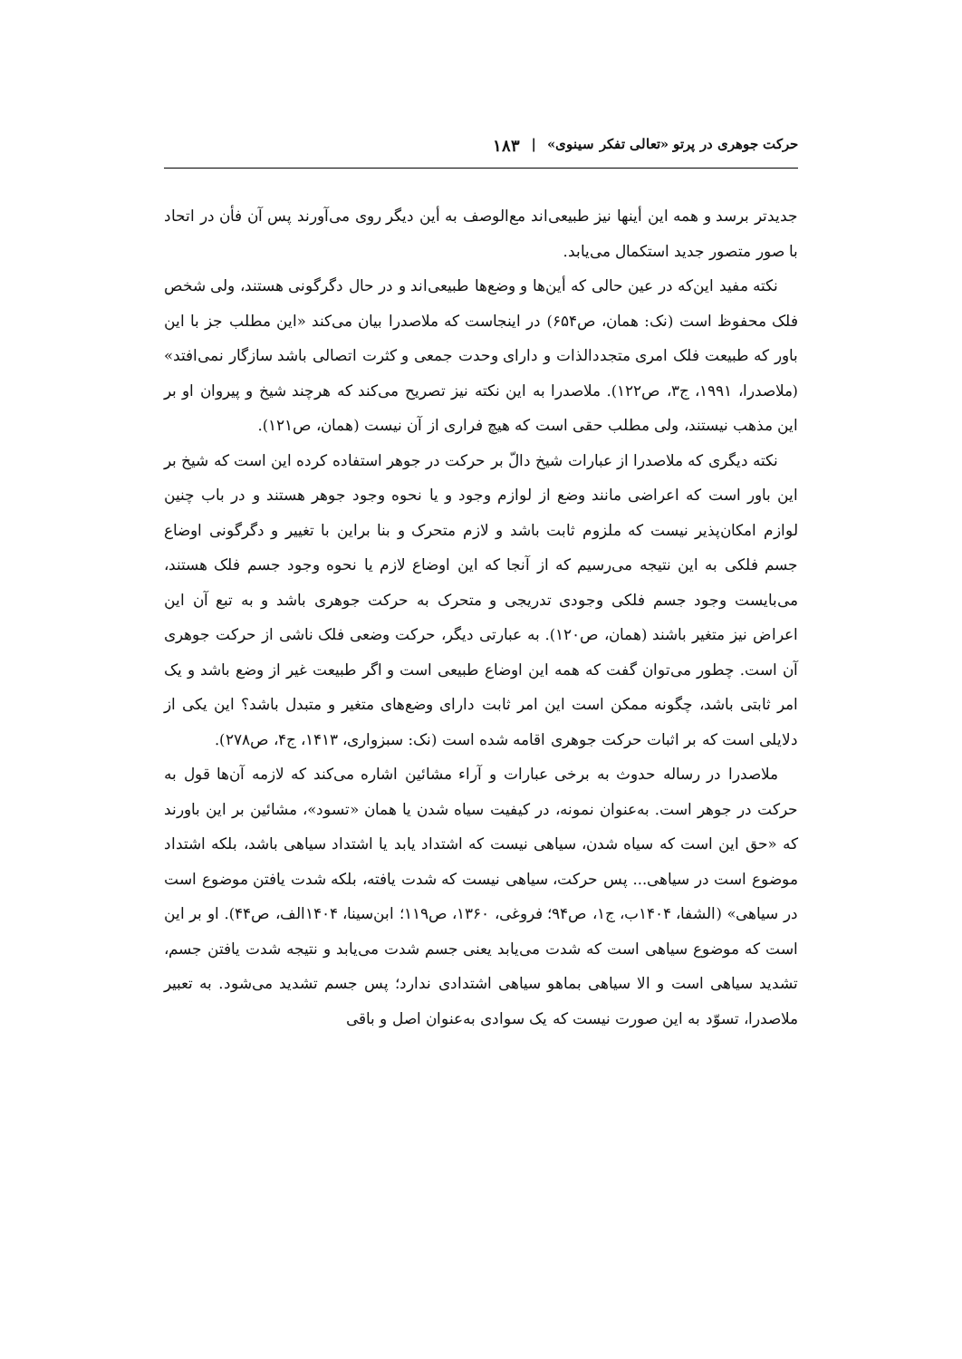حرکت جوهری در پرتو «تعالی تفکر سینوی» | ۱۸۳
جدیدتر برسد و همه این أینها نیز طبیعی‌اند مع‌الوصف به أین دیگر روی می‌آورند پس آن فأن در اتحاد با صور متصور جدید استکمال می‌یابد.
نکته مفید این‌که در عین حالی که أین‌ها و وضع‌ها طبیعی‌اند و در حال دگرگونی هستند، ولی شخص فلک محفوظ است (نک: همان، ص۶۵۴) در اینجاست که ملاصدرا بیان می‌کند «این مطلب جز با این باور که طبیعت فلک امری متجددالذات و دارای وحدت جمعی و کثرت اتصالی باشد سازگار نمی‌افتد» (ملاصدرا، ۱۹۹۱، ج۳، ص۱۲۲). ملاصدرا به این نکته نیز تصریح می‌کند که هرچند شیخ و پیروان او بر این مذهب نیستند، ولی مطلب حقی است که هیچ فراری از آن نیست (همان، ص۱۲۱).
نکته دیگری که ملاصدرا از عبارات شیخ دالّ بر حرکت در جوهر استفاده کرده این است که شیخ بر این باور است که اعراضی مانند وضع از لوازم وجود و یا نحوه وجود جوهر هستند و در باب چنین لوازم امکان‌پذیر نیست که ملزوم ثابت باشد و لازم متحرک و بنا براین با تغییر و دگرگونی اوضاع جسم فلکی به این نتیجه می‌رسیم که از آنجا که این اوضاع لازم یا نحوه وجود جسم فلک هستند، می‌بایست وجود جسم فلکی وجودی تدریجی و متحرک به حرکت جوهری باشد و به تبع آن این اعراض نیز متغیر باشند (همان، ص۱۲۰). به عبارتی دیگر، حرکت وضعی فلک ناشی از حرکت جوهری آن است. چطور می‌توان گفت که همه این اوضاع طبیعی است و اگر طبیعت غیر از وضع باشد و یک امر ثابتی باشد، چگونه ممکن است این امر ثابت دارای وضع‌های متغیر و متبدل باشد؟ این یکی از دلایلی است که بر اثبات حرکت جوهری اقامه شده است (نک: سبزواری، ۱۴۱۳، ج۴، ص۲۷۸).
ملاصدرا در رساله حدوث به برخی عبارات و آراء مشائین اشاره می‌کند که لازمه آن‌ها قول به حرکت در جوهر است. به‌عنوان نمونه، در کیفیت سیاه شدن یا همان «تسود»، مشائین بر این باورند که «حق این است که سیاه شدن، سیاهی نیست که اشتداد یابد یا اشتداد سیاهی باشد، بلکه اشتداد موضوع است در سیاهی... پس حرکت، سیاهی نیست که شدت یافته، بلکه شدت یافتن موضوع است در سیاهی» (الشفا، ۱۴۰۴ب، ج۱، ص۹۴؛ فروغی، ۱۳۶۰، ص۱۱۹؛ ابن‌سینا، ۱۴۰۴الف، ص۴۴). او بر این است که موضوع سیاهی است که شدت می‌یابد یعنی جسم شدت می‌یابد و نتیجه شدت یافتن جسم، تشدید سیاهی است و الا سیاهی بماهو سیاهی اشتدادی ندارد؛ پس جسم تشدید می‌شود. به تعبیر ملاصدرا، تسوّد به این صورت نیست که یک سوادی به‌عنوان اصل و باقی